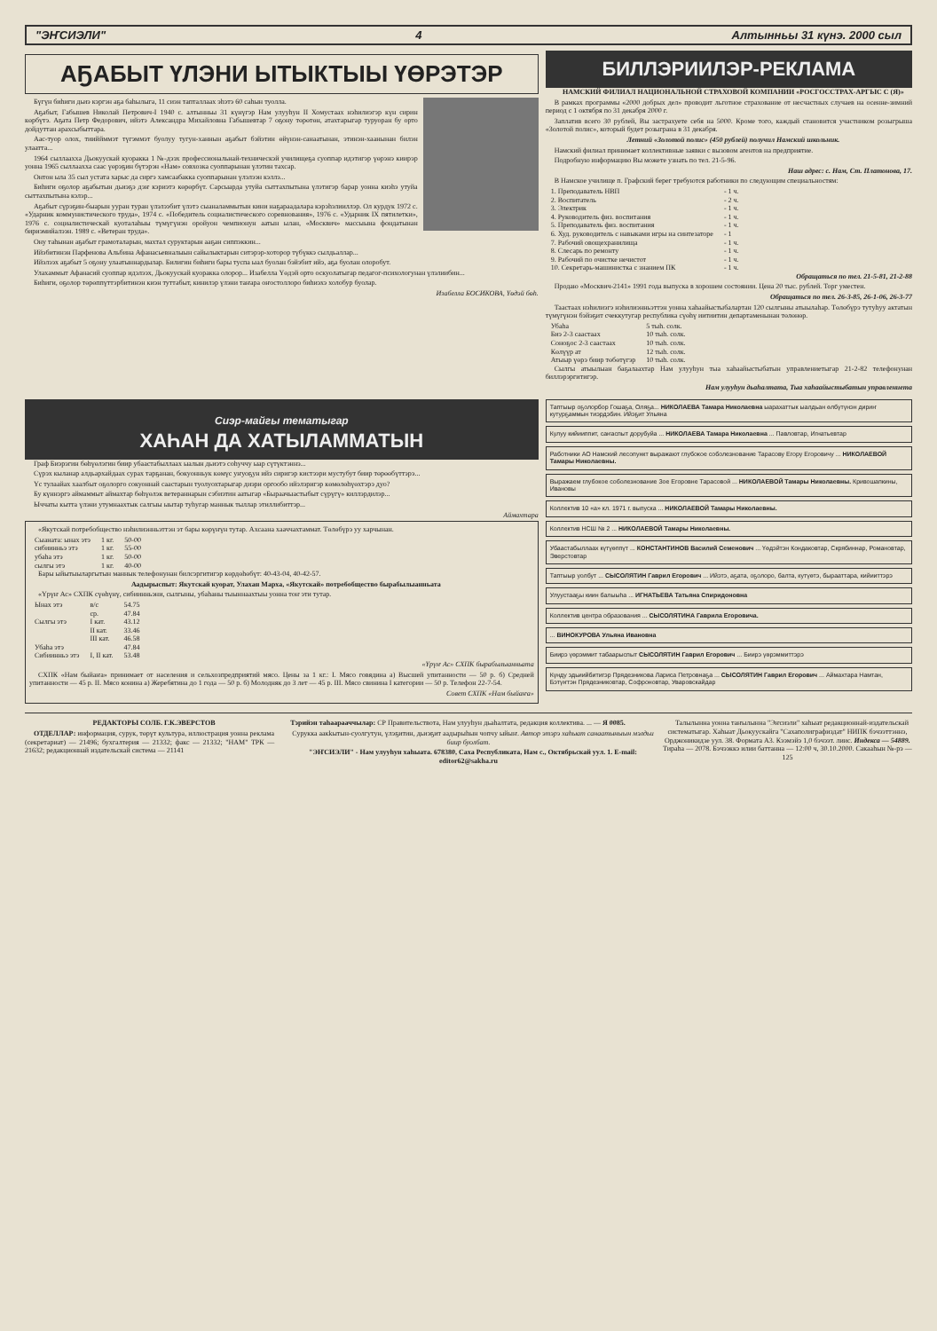"ЭҤСИЭЛИ" 4 Алтынньы 31 күнэ. 2000 сыл
АҔАБЫТ ҮЛЭНИ ЫТЫКТЫЫ ҮӨРЭТЭР
Бүгүн биһиги дьиэ кэргэн аҕа баһылыга, 11 сиэн тапталлаах эһэтэ 60 саһын туолла.
Аҕабыт, Габышев Николай Петрович-I 1940 с. алтынньы 31 күнүгэр Нам улууһун II Хомустаах нэһилиэгэр күн сирин көрбүтэ. Аҕата Петр Федорович, ийэтэ Александра Михайловна Габышевтар 7 оҕону төрөтөн, атахтарыгар туруоран бу орто дойдуттан арахсыбыттара.
Аас-туор олох, тииййммэт түгэммэт буолуу тугун-ханнын аҕабыт бэйэтин өйүнэн-санаатынан, этинэн-хаанынан билэн улаатта...
1964 сыллаахха Дьокуускай куоракка 1 №-дээх профессиональнай-техническэй училищеҕа суоппар идэтигэр үөрэнэ киирэр уонна 1965 сыллаахха саас үөрэҕин бүтэрэн «Нам» совхозка суоппарынан үлэтин тахсар.
Онтон ыла 35 сыл устата харыс да сиргэ хамсаабакка суоппарынан үлэлээн кэллэ...
Биһиги оҕолор аҕабытын дьиэҕэ дэҥ кэриэтэ көрөрбүт. Сарсыарда утуйа сыттахпытына үлэтигэр барар уонна киэһэ утуйа сыттахпытына кэлэр...
Аҕабыт сүрэҕин-быарын ууран туран үлэлээбит үлэтэ сыаналаммытын кини наҕараадалара кэрэһэлииллэр. Ол курдук 1972 с. «Ударник коммунистического труда», 1974 с. «Победитель социалистического соревнования», 1976 с. «Ударник IX пятилетки», 1976 с. социалистическай куоталаһыы түмүгүнэн оройуон чемпионун аатын ылан, «Москвич» массыына фондатынан бириэмийалээн. 1989 с. «Ветеран труда».
Ону таһынан аҕабыт грамоталарын, махтал суруктарын ааҕан сиппэккин...
Ийэбитинэн Парфенова Альбина Афанасьевналыын сайылыктарын ситэрэр-хоторор түбүккэ сылдьаллар...
Ийэлээх аҕабыт 5 оҕону улаатыннардылар. Билигин биһиги бары туспа ыал буолан бэйэбит ийэ, аҕа буолан олоробут.
Улахаммыт Афанасий суоппар идэлээх, Дьокуускай куоракка олорор... Изабелла Үөдэй орто оскуолатыгар педагог-психологунан үлэлиибин...
Биһиги, оҕолор төрөппүттэрбитинэн киэн туттабыт, кинилэр үлэни таҥара оҥостоллоро биһиэхэ холобур буолар.
Изабелла БОСИКОВА, Үөдэй бөһ.
БИЛЛЭРИИЛЭР-РЕКЛАМА
НАМСКИЙ ФИЛИАЛ НАЦИОНАЛЬНОЙ СТРАХОВОЙ КОМПАНИИ «РОСГОССТРАХ-АРГЫС С (Я)»
В рамках программы «2000 добрых дел» проводит льготное страхование от несчастных случаев на осенне-зимний период с 1 октября по 31 декабря 2000 г.
Заплатив всего 30 рублей, Вы застрахуете себя на 5000. Кроме того, каждый становится участником розыгрыша «Золотой полис», который будет розыгрaна в 31 декабря.
Летний «Золотой полис» (450 рублей) получил Намский школьник.
Намский филиал принимает коллективные заявки с вызовом агентов на предприятие.
Подробную информацию Вы можете узнать по тел. 21-5-96.
Наш адрес: с. Нам, Ст. Платонова, 17.
В Намское училище п. Графский берег требуются работники по следующим специальностям:
| 1. Преподаватель НВП | - 1 ч. |
| 2. Воспитатель | - 2 ч. |
| 3. Электрик | - 1 ч. |
| 4. Руководитель физ. воспитания | - 1 ч. |
| 5. Преподаватель физ. воспитания | - 1 ч. |
| 6. Худ. руководитель с навыками игры на синтезаторе | - 1 |
| 7. Рабочий овощехранилища | - 1 ч. |
| 8. Слесарь по ремонту | - 1 ч. |
| 9. Рабочий по очистке нечистот | - 1 ч. |
| 10. Секретарь-машинистка с знанием ПК | - 1 ч. |
Обращаться по тел. 21-5-81, 21-2-88
Продаю «Москвич-2141» 1991 года выпуска в хорошем состоянии. Цена 20 тыс. рублей. Торг уместен.
Обращаться по тел. 26-3-85, 26-1-06, 26-3-77
Таастаах нэһилиэгэ нэһилиэнньэттэн уонна хаһаайыстыбалартан 120 сылгыны атыылаһар. Төлөбүрэ тутуһуу актатын түмүгүнэн бэйэҕит счеккутугар республика сүөһү иитиитин департаменынан төлөнөр.
| Убаһа | 5 тыһ. солк. |
| Биэ 2-3 саастаах | 10 тыһ. солк. |
| Соноҕос 2-3 саастаах | 10 тыһ. солк. |
| Көлүүр ат | 12 тыһ. солк. |
| Атыыр үөрэ биир төбөтүгэр | 10 тыһ. солк. |
Сылгы атыылыан баҕалаахтар Нам улууһун тыа хаһаайыстыбатын управлениетыгар 21-2-82 телефонунан биллэрэргитигэр.
Нам улууһун дьаһалтата, Тыа хаһаайыстыбатын управлениета
Сиэр-майгы тематыгар
ХАҺАН ДА ХАТЫЛАММАТЫН
Граф Биэрэгин бөһүөлэгин биир убаастабыллаах ыалын дьиэтэ соһуччу ыар сүтүктэннэ...
Сүрэх кыланар алдьархайдаах сурах тарҕанан, бокуонньук көмүс уҥуоҕун ийэ сиригэр кистээри мустубут биир төрөөбүттэрэ...
Үс тулаайах хаалбыт оҕолорго сокуоннай саастарын туолуохтарыгар диэри оргообо ийэлэригэр көмөлөһүөхтэрэ дуо?
Бу күннэргэ аймаммыт аймахтар бөһүөлэк ветераннарын сэбиэтин аатыгар «Быраачыастыбыт сүрүгү» киллэрдилэр...
Ыччаты кытта үлэни утумнаахтык салгыы ыытар туһугар маннык тыллар этиллибиттэр...
Аймахтара
«Якутскай потребобщество нэһилиэнньэттэн эт бары көрүҥүн тутар. Ахсаана хааччахтаммат. Төлөбүрэ уу харчынан.
| Сыаната: ынах этэ | 1 кг. | 50-00 |
| сибиинньэ этэ | 1 кг. | 55-00 |
| убаһа этэ | 1 кг. | 50-00 |
| сылгы этэ | 1 кг. | 40-00 |
Бары ыйытыыларгытын маннык телефонунан билсэргитигэр көрдөһөбүт: 40-43-04, 40-42-57.
Аадырыспыт: Якутскай куорат, Улахан Марха, «Якутскай» потребобщество бырабылыанньата
«Үрүҥ Ас» СХПК сүөһүнү, сибиинньэни, сылгыны, убаһаны тыыннаахтыы уонна тоҥ эти тутар.
| Ынах этэ | в/с | 54.75 |
| | ср. | 47.84 |
| Сылгы этэ | I кат. | 43.12 |
| | II кат. | 33.46 |
| | III кат. | 46.58 |
| Убаһа этэ | | 47.84 |
| Сибиинньэ этэ | I, II кат. | 53.48 |
«Үрүҥ Ас» СХПК бырабылыанньата
СХПК «Нам быйаҥа» принимает от населения и сельхозпредприятий мясо. Цены за 1 кг.: I. Мясо говядина а) Высшей упитанности — 50 р. б) Средней упитанности — 45 р. II. Мясо конина а) Жеребятина до 1 года — 50 р. б) Молодняк до 3 лет — 45 р. III. Мясо свинина I категории — 50 р. Телефон 22-7-54.
Совет СХПК «Нам быйаҥа»
Таптыыр оҕолорбор Гошаҕа, Оляҕа... НИКОЛАЕВА Тамара Николаевна ыарахаттык ыалдьан өлбүтүнэн дириҥ кутурҕаммын тиэрдэбин. Ийэҕит Ульяна
Кулуу кийииппит, саҥаспыт дорубуйа ... НИКОЛАЕВА Тамара Николаевна ... Павловтар, Игнатьевтар
Работники АО Намский лесопункт выражают глубокое соболезнование Тарасову Егору Егоровичу ... НИКОЛАЕВОЙ Тамары Николаевны.
Выражаем глубокое соболезнование Зое Егоровне Тарасовой ... НИКОЛАЕВОЙ Тамары Николаевны. Кривошапкины, Ивановы
Коллектив 10 «а» кл. 1971 г. выпуска ... НИКОЛАЕВОЙ Тамары Николаевны.
Коллектив НСШ № 2 ... НИКОЛАЕВОЙ Тамары Николаевны.
Убаастабыллаах күтүөппүт ... КОНСТАНТИНОВ Василий Семенович ... Үөдэйтэн Кондаковтар, Скрябиннар, Романовтар, Эверстовтар
Таптыыр уолбут ... СЫСОЛЯТИН Гаврил Егорович ... Ийэтэ, аҕата, оҕолоро, балта, кутүөтэ, бырааттара, кийииттэрэ
Улуустааҕы киин балыыһа ... ИГНАТЬЕВА Татьяна Спиридоновна
Коллектив центра образования ... СЫСОЛЯТИНА Гаврила Егоровича.
... ВИНОКУРОВА Ульяна Ивановна
Биирэ үөрэммит табаарыспыт СЫСОЛЯТИН Гаврил Егорович ... Биирэ үөрэммиттэрэ
Күнду эдьиийбитигэр Прядезниковa Лариса Петровнаҕа ... СЫСОЛЯТИН Гаврил Егорович ... Аймахтара Намтан, Бэтүҥтэн Прядезниковтар, Софроновтар, Уваровскайдар
РЕДАКТОРЫ СОЛБ. Г.К.ЭВЕРСТОВ
ОТДЕЛЛАР: информация, сурук, төрүт культура, иллюстрация уонна реклама (секретариат) — 21496; бухгалтерия — 21332; факс — 21332; "НАМ" ТРК — 21632; редакционнай издательскай система — 21141
Тэрийэн таһаарааччылар: СР Правительствота, Нам улууһун дьаһалтата, редакция коллектива. ... — Я 0085.
Сурукка аакkытын-суолгутун, үлэҕитин, дьиэҕит аадырыһын чопчу ыйыҥ. Автор этэрэ хаһыат санаатыныын мэлдьи биир буолбат.
"ЭҤСИЭЛИ" - Нам улууһун хаһыата. 678380, Саха Республиката, Нам с., Октябрьскай уул. 1. E-mail: editor62@sakha.ru
Талылынна уонна таҥылынна "Эҥсиэли" хаһыат редакционнай-издательскай систематыгар. Хаһыат Дьокуускайга "Сахаполиграфиздат" НИПК бэчээттэннэ, Орджоникидзе уул. 38. Формата А3. Кээмэйэ 1,0 бэчээт. лиис. Индекса — 54889. Тираһа — 2078. Бэчээккэ илии баттанна — 12:00 ч, 30.10.2000. Сакааһын №-рэ — 125